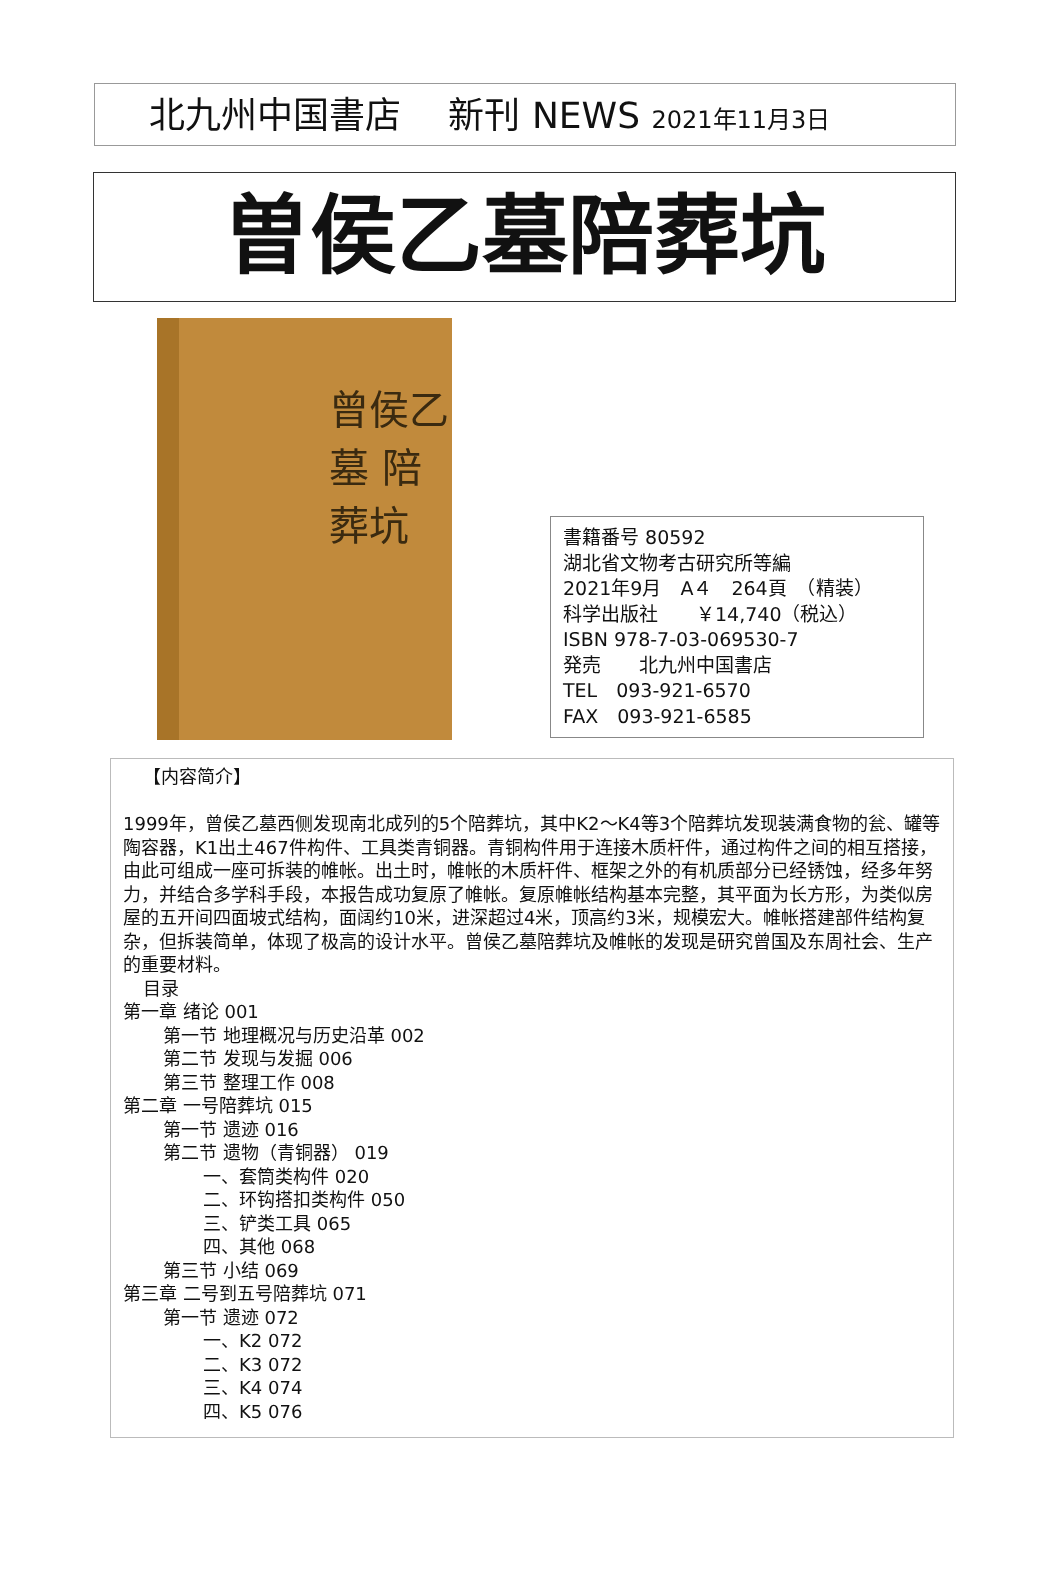北九州中国書店　 新刊 NEWS 2021年11月3日
曽侯乙墓陪葬坑
曾侯乙墓 陪葬坑
書籍番号 80592
湖北省文物考古研究所等編
2021年9月　A４　264頁　（精装）
科学出版社　　￥14,740（税込）
ISBN 978-7-03-069530-7
発売　　北九州中国書店
TEL　093-921-6570
FAX　093-921-6585
【内容简介】
1999年，曾侯乙墓西侧发现南北成列的5个陪葬坑，其中K2～K4等3个陪葬坑发现装满食物的瓮、罐等陶容器，K1出土467件构件、工具类青铜器。青铜构件用于连接木质杆件，通过构件之间的相互搭接，由此可组成一座可拆装的帷帐。出土时，帷帐的木质杆件、框架之外的有机质部分已经锈蚀，经多年努力，并结合多学科手段，本报告成功复原了帷帐。复原帷帐结构基本完整，其平面为长方形，为类似房屋的五开间四面坡式结构，面阔约10米，进深超过4米，顶高约3米，规模宏大。帷帐搭建部件结构复杂，但拆装简单，体现了极高的设计水平。曾侯乙墓陪葬坑及帷帐的发现是研究曾国及东周社会、生产的重要材料。
目录
第一章 绪论 001
第一节 地理概况与历史沿革 002
第二节 发现与发掘 006
第三节 整理工作 008
第二章 一号陪葬坑 015
第一节 遗迹 016
第二节 遗物（青铜器） 019
一、套筒类构件 020
二、环钩搭扣类构件 050
三、铲类工具 065
四、其他 068
第三节 小结 069
第三章 二号到五号陪葬坑 071
第一节 遗迹 072
一、K2 072
二、K3 072
三、K4 074
四、K5 076